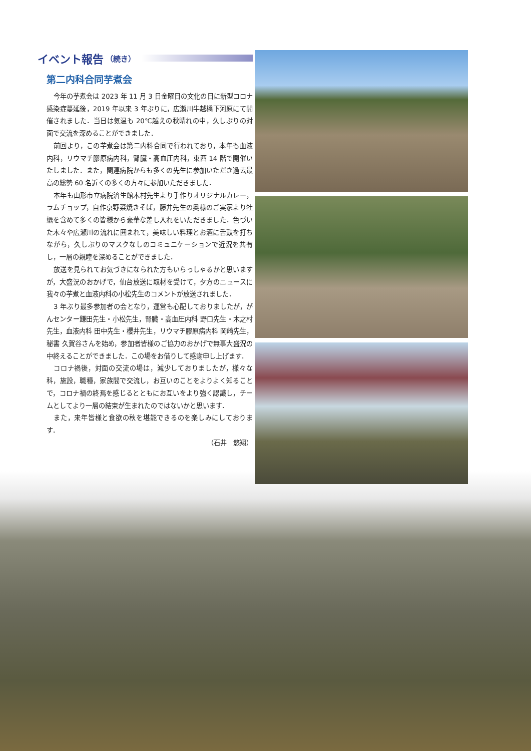イベント報告 （続き）
第二内科合同芋煮会
今年の芋煮会は 2023 年 11 月 3 日金曜日の文化の日に新型コロナ感染症蔓延後，2019 年以来 3 年ぶりに，広瀬川牛越橋下河原にて開催されました．当日は気温も 20℃越えの秋晴れの中，久しぶりの対面で交流を深めることができました．
前回より，この芋煮会は第二内科合同で行われており，本年も血液内科，リウマチ膠原病内科，腎臓・高血圧内科，東西 14 階で開催いたしました．また，関連病院からも多くの先生に参加いただき過去最高の総勢 60 名近くの多くの方々に参加いただきました．
本年も山形市立病院済生館木村先生より手作りオリジナルカレー，ラムチョップ，自作京野菜焼きそば，藤井先生の奥様のご実家より牡蠣を含めて多くの皆様から豪華な差し入れをいただきました．色づいた木々や広瀬川の流れに囲まれて，美味しい料理とお酒に舌鼓を打ちながら，久しぶりのマスクなしのコミュニケーションで近況を共有し，一層の親睦を深めることができました．
放送を見られてお気づきになられた方もいらっしゃるかと思いますが，大盛況のおかげで，仙台放送に取材を受けて，夕方のニュースに我々の芋煮と血液内科の小松先生のコメントが放送されました．
3 年ぶり最多参加者の会となり，運営も心配しておりましたが，がんセンター鎌田先生・小松先生，腎臓・高血圧内科 野口先生・木之村先生，血液内科 田中先生・櫻井先生，リウマチ膠原病内科 岡崎先生，秘書 久賀谷さんを始め，参加者皆様のご協力のおかげで無事大盛況の中終えることができました．この場をお借りして感謝申し上げます．
コロナ禍後，対面の交流の場は，減少しておりましたが，様々な科，施設，職種，家族間で交流し，お互いのことをよりよく知ることで，コロナ禍の終焉を感じるとともにお互いをより強く認識し，チームとしてより一層の結束が生まれたのではないかと思います．
また，来年皆様と食欲の秋を堪能できるのを楽しみにしております．
（石井　悠翔）